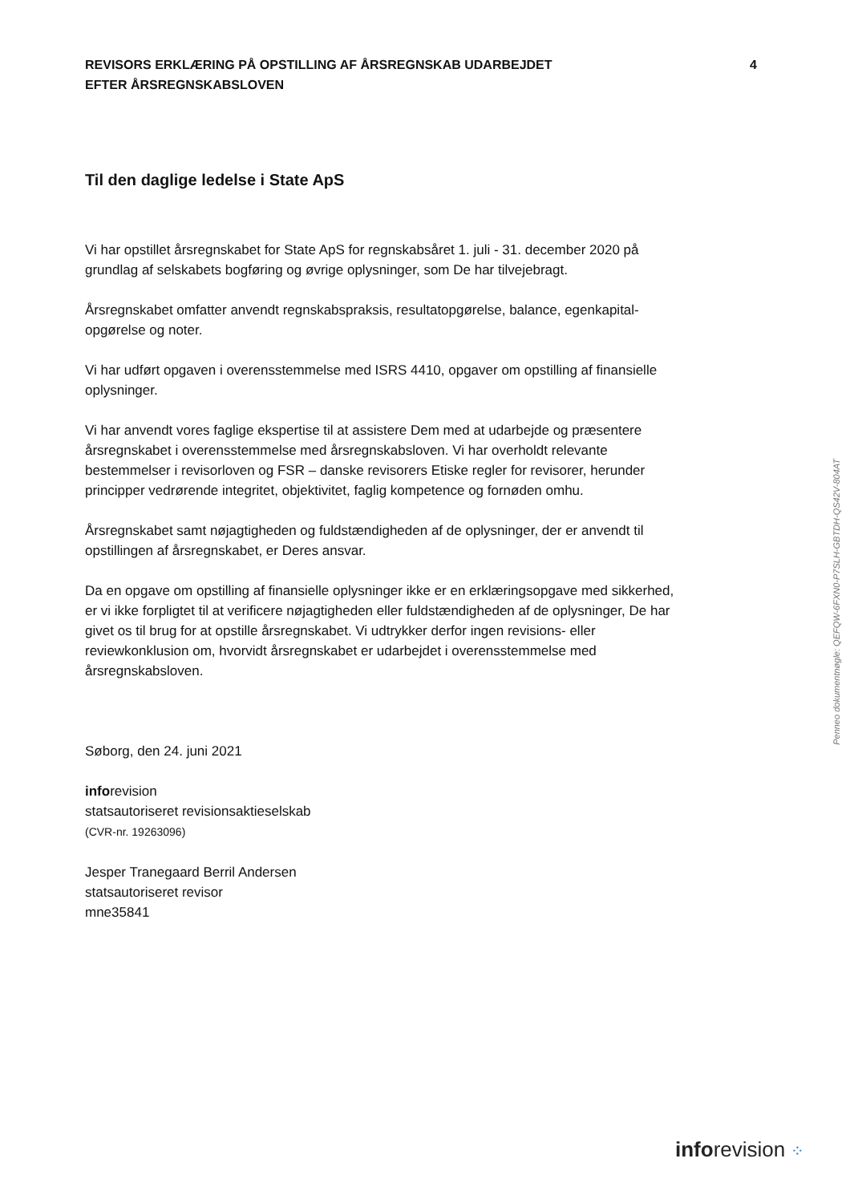REVISORS ERKLÆRING PÅ OPSTILLING AF ÅRSREGNSKAB UDARBEJDET
EFTER ÅRSREGNSKABSLOVEN
4
Til den daglige ledelse i State ApS
Vi har opstillet årsregnskabet for State ApS for regnskabsåret 1. juli - 31. december 2020 på grundlag af selskabets bogføring og øvrige oplysninger, som De har tilvejebragt.
Årsregnskabet omfatter anvendt regnskabspraksis, resultatopgørelse, balance, egenkapital-opgørelse og noter.
Vi har udført opgaven i overensstemmelse med ISRS 4410, opgaver om opstilling af finansielle oplysninger.
Vi har anvendt vores faglige ekspertise til at assistere Dem med at udarbejde og præsentere årsregnskabet i overensstemmelse med årsregnskabsloven. Vi har overholdt relevante bestemmelser i revisorloven og FSR – danske revisorers Etiske regler for revisorer, herunder principper vedrørende integritet, objektivitet, faglig kompetence og fornøden omhu.
Årsregnskabet samt nøjagtigheden og fuldstændigheden af de oplysninger, der er anvendt til opstillingen af årsregnskabet, er Deres ansvar.
Da en opgave om opstilling af finansielle oplysninger ikke er en erklæringsopgave med sikkerhed, er vi ikke forpligtet til at verificere nøjagtigheden eller fuldstændigheden af de oplysninger, De har givet os til brug for at opstille årsregnskabet. Vi udtrykker derfor ingen revisions- eller reviewkonklusion om, hvorvidt årsregnskabet er udarbejdet i overensstemmelse med årsregnskabsloven.
Søborg, den 24. juni 2021
inforevision
statsautoriseret revisionsaktieselskab
(CVR-nr. 19263096)
Jesper Tranegaard Berril Andersen
statsautoriseret revisor
mne35841
Penneo dokumentnøgle: QEFQW-6FXN0-P7SLH-GBTDH-QS42V-804AT
inforevision ⁘